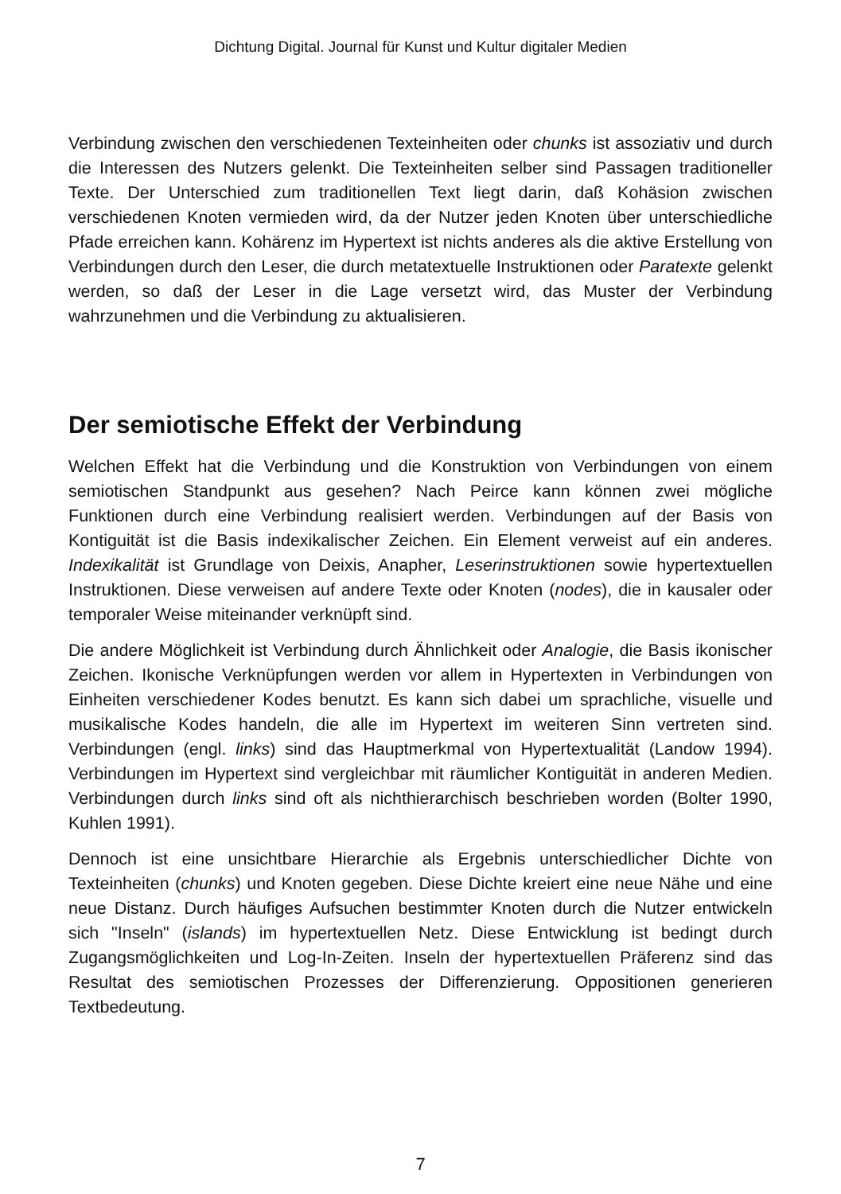Dichtung Digital. Journal für Kunst und Kultur digitaler Medien
Verbindung zwischen den verschiedenen Texteinheiten oder chunks ist assoziativ und durch die Interessen des Nutzers gelenkt. Die Texteinheiten selber sind Passagen traditioneller Texte. Der Unterschied zum traditionellen Text liegt darin, daß Kohäsion zwischen verschiedenen Knoten vermieden wird, da der Nutzer jeden Knoten über unterschiedliche Pfade erreichen kann. Kohärenz im Hypertext ist nichts anderes als die aktive Erstellung von Verbindungen durch den Leser, die durch metatextuelle Instruktionen oder Paratexte gelenkt werden, so daß der Leser in die Lage versetzt wird, das Muster der Verbindung wahrzunehmen und die Verbindung zu aktualisieren.
Der semiotische Effekt der Verbindung
Welchen Effekt hat die Verbindung und die Konstruktion von Verbindungen von einem semiotischen Standpunkt aus gesehen? Nach Peirce kann können zwei mögliche Funktionen durch eine Verbindung realisiert werden. Verbindungen auf der Basis von Kontiguität ist die Basis indexikalischer Zeichen. Ein Element verweist auf ein anderes. Indexikalität ist Grundlage von Deixis, Anapher, Leserinstruktionen sowie hypertextuellen Instruktionen. Diese verweisen auf andere Texte oder Knoten (nodes), die in kausaler oder temporaler Weise miteinander verknüpft sind.
Die andere Möglichkeit ist Verbindung durch Ähnlichkeit oder Analogie, die Basis ikonischer Zeichen. Ikonische Verknüpfungen werden vor allem in Hypertexten in Verbindungen von Einheiten verschiedener Kodes benutzt. Es kann sich dabei um sprachliche, visuelle und musikalische Kodes handeln, die alle im Hypertext im weiteren Sinn vertreten sind. Verbindungen (engl. links) sind das Hauptmerkmal von Hypertextualität (Landow 1994). Verbindungen im Hypertext sind vergleichbar mit räumlicher Kontiguität in anderen Medien. Verbindungen durch links sind oft als nichthierarchisch beschrieben worden (Bolter 1990, Kuhlen 1991).
Dennoch ist eine unsichtbare Hierarchie als Ergebnis unterschiedlicher Dichte von Texteinheiten (chunks) und Knoten gegeben. Diese Dichte kreiert eine neue Nähe und eine neue Distanz. Durch häufiges Aufsuchen bestimmter Knoten durch die Nutzer entwickeln sich "Inseln" (islands) im hypertextuellen Netz. Diese Entwicklung ist bedingt durch Zugangsmöglichkeiten und Log-In-Zeiten. Inseln der hypertextuellen Präferenz sind das Resultat des semiotischen Prozesses der Differenzierung. Oppositionen generieren Textbedeutung.
7